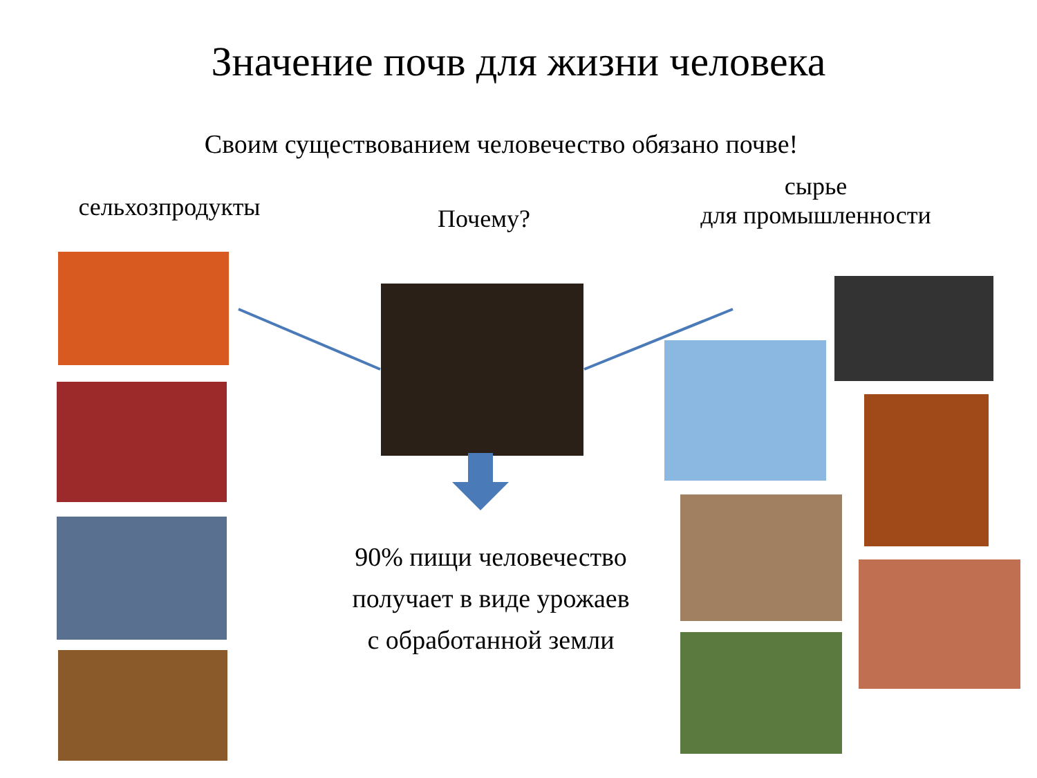Значение почв для жизни человека
Своим существованием человечество обязано почве!
сельхозпродукты
Почему?
сырье
для промышленности
90% пищи человечество
получает в виде урожаев
с обработанной земли